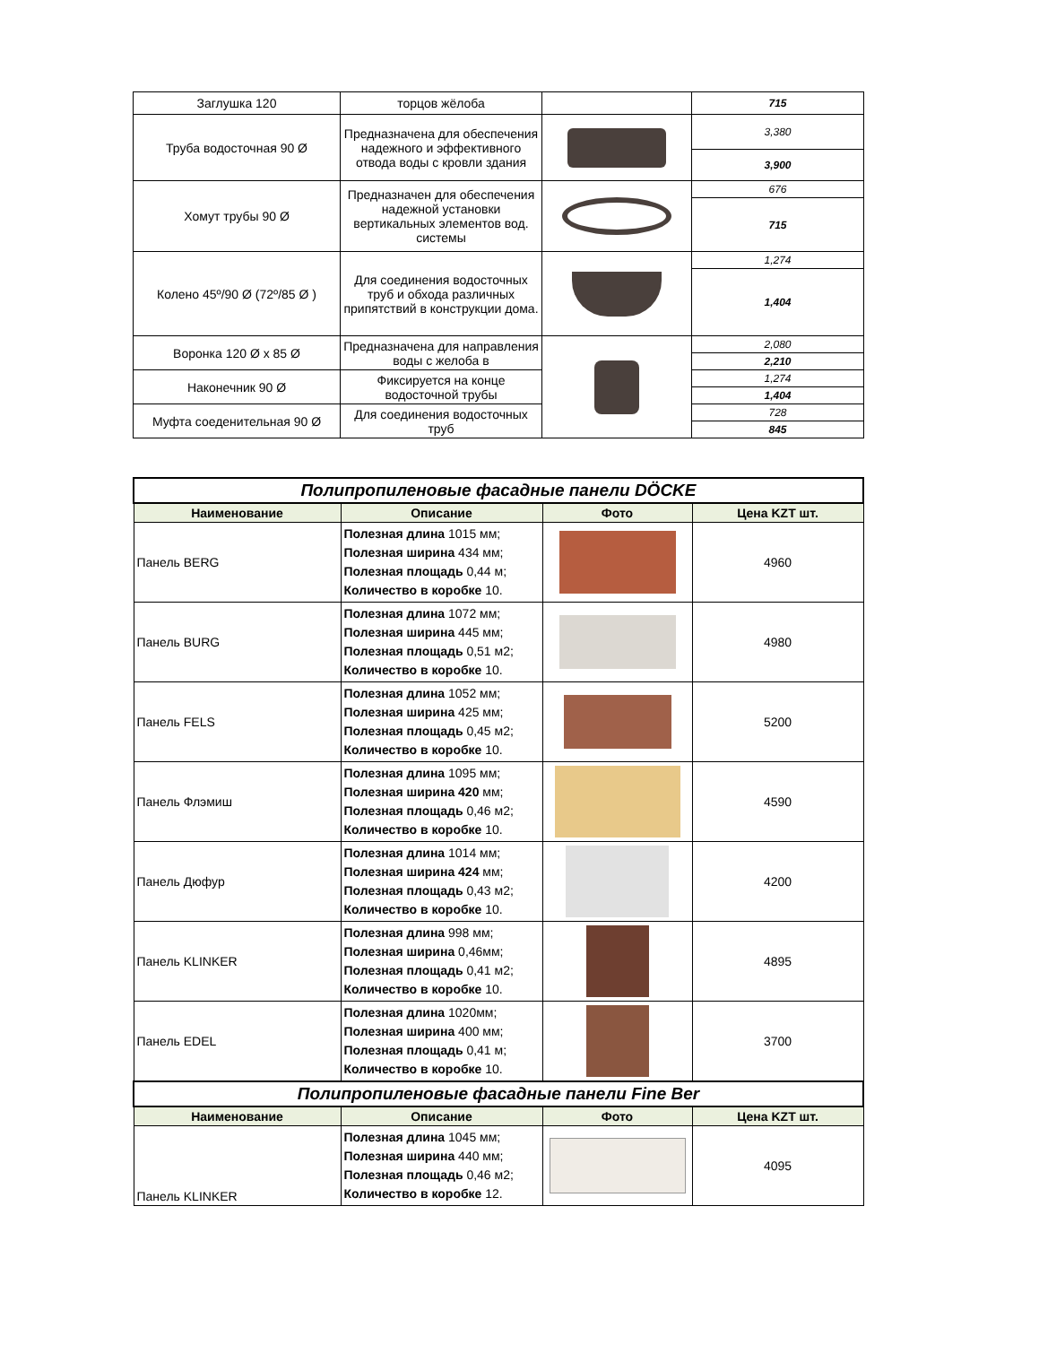| Заглушка 120 | торцов жёлоба | | 715 |
| Труба водосточная 90 Ø | Предназначена для обеспечения надежного и эффективного отвода воды с кровли здания | | 3,380 |
| | | | 3,900 |
| Хомут трубы 90 Ø | Предназначен для обеспечения надежной установки вертикальных элементов вод. системы | | 676 |
| | | | 715 |
| Колено 45º/90 Ø (72º/85 Ø ) | Для соединения водосточных труб и обхода различных припятствий в конструкции дома. | | 1,274 |
| | | | 1,404 |
| Воронка 120 Ø х 85 Ø | Предназначена для направления воды с желоба в | | 2,080 |
| | | | 2,210 |
| Наконечник 90 Ø | Фиксируется на конце водосточной трубы | | 1,274 |
| | | | 1,404 |
| Муфта соеденительная 90 Ø | Для соединения водосточных труб | | 728 |
| | | | 845 |
| Полипропиленовые фасадные панели DÖCKE | | | |
| Наименование | Описание | Фото | Цена KZT шт. |
| Панель BERG | Полезная длина 1015 мм; Полезная ширина 434 мм; Полезная площадь 0,44 м; Количество в коробке 10. | | 4960 |
| Панель BURG | Полезная длина 1072 мм; Полезная ширина 445 мм; Полезная площадь 0,51 м2; Количество в коробке 10. | | 4980 |
| Панель FELS | Полезная длина 1052 мм; Полезная ширина 425 мм; Полезная площадь 0,45 м2; Количество в коробке 10. | | 5200 |
| Панель Флэмиш | Полезная длина 1095 мм; Полезная ширина 420 мм; Полезная площадь 0,46 м2; Количество в коробке 10. | | 4590 |
| Панель Дюфур | Полезная длина 1014 мм; Полезная ширина 424 мм; Полезная площадь 0,43 м2; Количество в коробке 10. | | 4200 |
| Панель KLINKER | Полезная длина 998 мм; Полезная ширина 0,46мм; Полезная площадь 0,41 м2; Количество в коробке 10. | | 4895 |
| Панель EDEL | Полезная длина 1020мм; Полезная ширина 400 мм; Полезная площадь 0,41 м; Количество в коробке 10. | | 3700 |
| Полипропиленовые фасадные панели Fine Ber | | | |
| Наименование | Описание | Фото | Цена KZT шт. |
| Панель KLINKER | Полезная длина 1045 мм; Полезная ширина 440 мм; Полезная площадь 0,46 м2; Количество в коробке 12. | | 4095 |